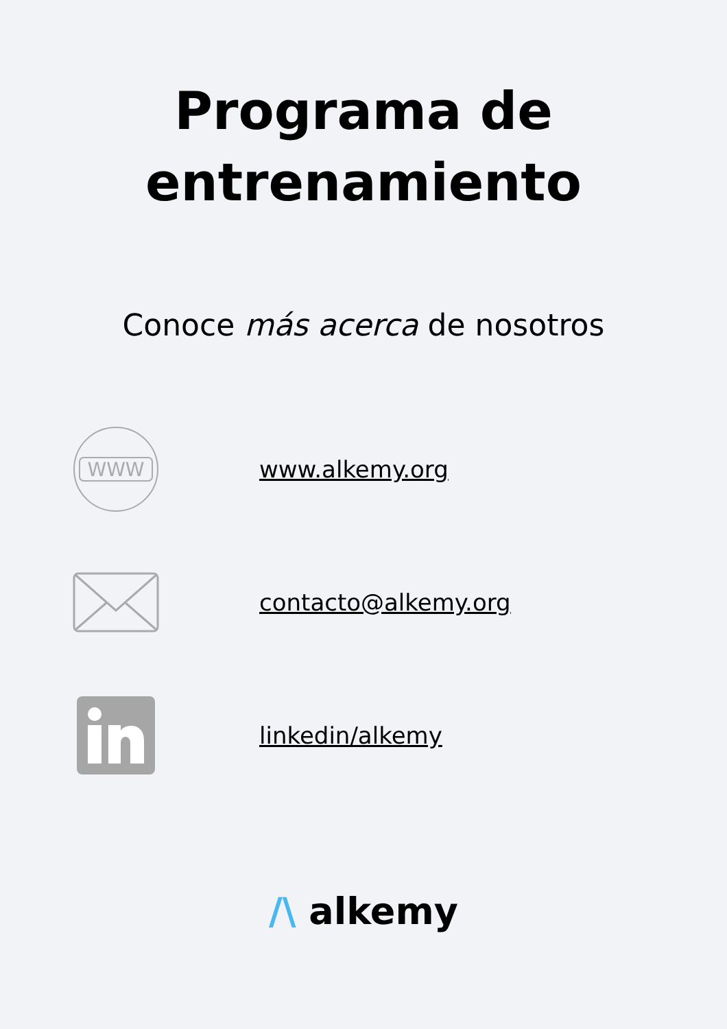Programa de
entrenamiento
Conoce más acerca de nosotros
WWW
www.alkemy.org
contacto@alkemy.org
linkedin/alkemy
/\ alkemy